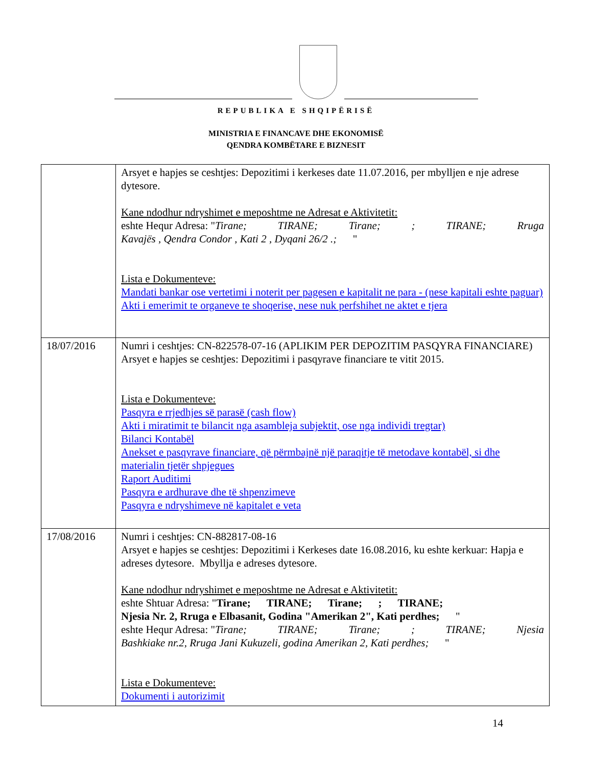REPUBLIKA E SHQIPËRISË
MINISTRIA E FINANCAVE DHE EKONOMISË
QENDRA KOMBËTARE E BIZNESIT
| | Arsyet e hapjes se ceshtjes: Depozitimi i kerkeses date 11.07.2016, per mbylljen e nje adrese dytesore. Kane ndodhur ndryshimet e meposhtme ne Adresat e Aktivitetit: eshte Hequr Adresa: " Tirane; TIRANE; Tirane; ; TIRANE; Rruga Kavajës , Qendra Condor , Kati 2 , Dyqani 26/2 .; " Lista e Dokumenteve: Mandati bankar ose vertetimi i noterit per pagesen e kapitalit ne para - (nese kapitali eshte paguar) Akti i emerimit te organeve te shoqerise, nese nuk perfshihet ne aktet e tjera |
| 18/07/2016 | Numri i ceshtjes: CN-822578-07-16 (APLIKIM PER DEPOZITIM PASQYRA FINANCIARE) Arsyet e hapjes se ceshtjes: Depozitimi i pasqyrave financiare te vitit 2015. Lista e Dokumenteve: Pasqyra e rrjedhjes së parasë (cash flow) Akti i miratimit te bilancit nga asambleja subjektit, ose nga individi tregtar) Bilanci Kontabël Anekset e pasqyrave financiare, që përmbajnë një paraqitje të metodave kontabël, si dhe materialin tjetër shpjegues Raport Auditimi Pasqyra e ardhurave dhe të shpenzimeve Pasqyra e ndryshimeve në kapitalet e veta |
| 17/08/2016 | Numri i ceshtjes: CN-882817-08-16 Arsyet e hapjes se ceshtjes: Depozitimi i Kerkeses date 16.08.2016, ku eshte kerkuar: Hapja e adreses dytesore. Mbyllja e adreses dytesore. Kane ndodhur ndryshimet e meposhtme ne Adresat e Aktivitetit: eshte Shtuar Adresa: " Tirane; TIRANE; Tirane; ; TIRANE; Njesia Nr. 2, Rruga e Elbasanit, Godina "Amerikan 2", Kati perdhes; " eshte Hequr Adresa: " Tirane; TIRANE; Tirane; ; TIRANE; Njesia Bashkiake nr.2, Rruga Jani Kukuzeli, godina Amerikan 2, Kati perdhes; " Lista e Dokumenteve: Dokumenti i autorizimit |
14